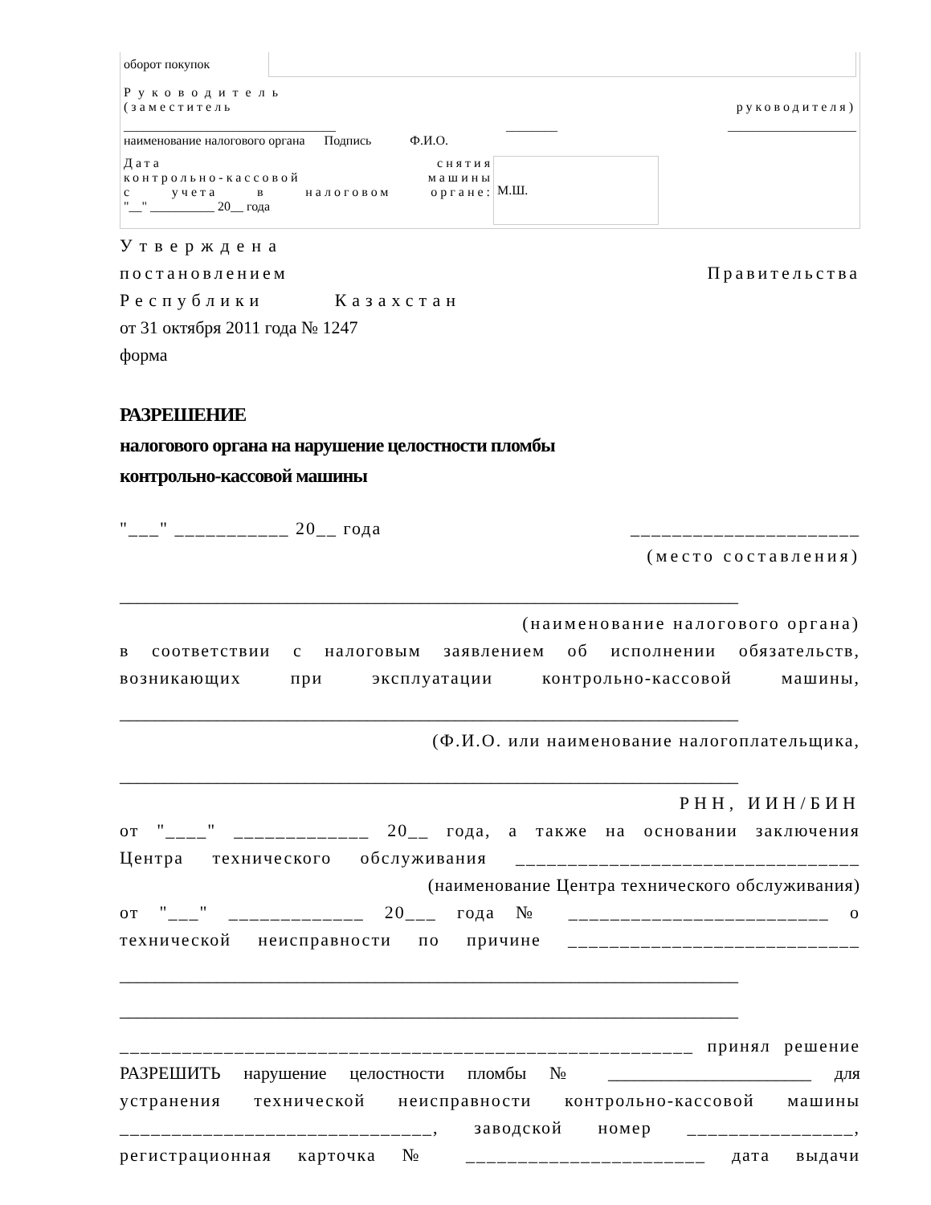| оборот покупок | |
Руководитель
(заместитель руководителя)
_________________________________ ________ ____________________
наименование налогового органа Подпись Ф.И.О.
Дата снятия
контрольно-кассовой машины
с учета в налоговом органе:
"__" __________ 20__ года
М.Ш.
Утверждена
постановлением Правительства
Республики Казахстан
от 31 октября 2011 года № 1247
форма
РАЗРЕШЕНИЕ
налогового органа на нарушение целостности пломбы
контрольно-кассовой машины
"___" ___________ 20__ года ______________________
(место составления)
______________________________________________________________________
(наименование налогового органа)
в соответствии с налоговым заявлением об исполнении обязательств,
возникающих при эксплуатации контрольно-кассовой машины,
______________________________________________________________________
(Ф.И.О. или наименование налогоплательщика,
______________________________________________________________________
РНН, ИИН/БИН
от "____" _____________ 20__ года, а также на основании заключения
Центра технического обслуживания _________________________________
(наименование Центра технического обслуживания)
от "___" _____________ 20___ года № _________________________ о
технической неисправности по причине ____________________________
______________________________________________________________________
______________________________________________________________________
_______________________________________________________ принял решение
РАЗРЕШИТЬ нарушение целостности пломбы № _______________________ для
устранения технической неисправности контрольно-кассовой машины
______________________________, заводской номер ________________,
регистрационная карточка № _______________________ дата выдачи